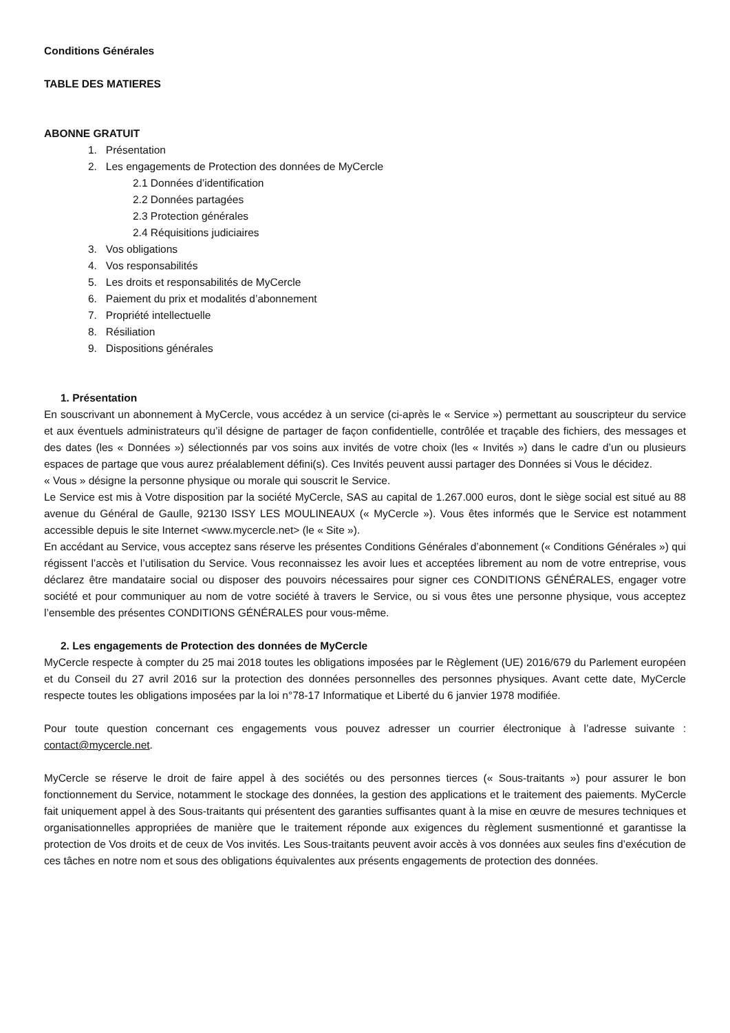Conditions Générales
TABLE DES MATIERES
ABONNE GRATUIT
1. Présentation
2. Les engagements de Protection des données de MyCercle
2.1 Données d’identification
2.2 Données partagées
2.3 Protection générales
2.4 Réquisitions judiciaires
3. Vos obligations
4. Vos responsabilités
5. Les droits et responsabilités de MyCercle
6. Paiement du prix et modalités d’abonnement
7. Propriété intellectuelle
8. Résiliation
9. Dispositions générales
1. Présentation
En souscrivant un abonnement à MyCercle, vous accédez à un service (ci-après le « Service ») permettant au souscripteur du service et aux éventuels administrateurs qu’il désigne de partager de façon confidentielle, contrôlée et traçable des fichiers, des messages et des dates (les « Données ») sélectionnés par vos soins aux invités de votre choix (les « Invités ») dans le cadre d’un ou plusieurs espaces de partage que vous aurez préalablement défini(s). Ces Invités peuvent aussi partager des Données si Vous le décidez.
« Vous » désigne la personne physique ou morale qui souscrit le Service.
Le Service est mis à Votre disposition par la société MyCercle, SAS au capital de 1.267.000 euros, dont le siège social est situé au 88 avenue du Général de Gaulle, 92130 ISSY LES MOULINEAUX (« MyCercle »). Vous êtes informés que le Service est notamment accessible depuis le site Internet <www.mycercle.net> (le « Site »).
En accédant au Service, vous acceptez sans réserve les présentes Conditions Générales d’abonnement (« Conditions Générales ») qui régissent l’accès et l’utilisation du Service. Vous reconnaissez les avoir lues et acceptées librement au nom de votre entreprise, vous déclarez être mandataire social ou disposer des pouvoirs nécessaires pour signer ces CONDITIONS GÉNÉRALES, engager votre société et pour communiquer au nom de votre société à travers le Service, ou si vous êtes une personne physique, vous acceptez l’ensemble des présentes CONDITIONS GÉNÉRALES pour vous-même.
2. Les engagements de Protection des données de MyCercle
MyCercle respecte à compter du 25 mai 2018 toutes les obligations imposées par le Règlement (UE) 2016/679 du Parlement européen et du Conseil du 27 avril 2016 sur la protection des données personnelles des personnes physiques. Avant cette date, MyCercle respecte toutes les obligations imposées par la loi n°78-17 Informatique et Liberté du 6 janvier 1978 modifiée.
Pour toute question concernant ces engagements vous pouvez adresser un courrier électronique à l’adresse suivante : contact@mycercle.net.
MyCercle se réserve le droit de faire appel à des sociétés ou des personnes tierces (« Sous-traitants ») pour assurer le bon fonctionnement du Service, notamment le stockage des données, la gestion des applications et le traitement des paiements. MyCercle fait uniquement appel à des Sous-traitants qui présentent des garanties suffisantes quant à la mise en œuvre de mesures techniques et organisationnelles appropriées de manière que le traitement réponde aux exigences du règlement susmentionné et garantisse la protection de Vos droits et de ceux de Vos invités. Les Sous-traitants peuvent avoir accès à vos données aux seules fins d’exécution de ces tâches en notre nom et sous des obligations équivalentes aux présents engagements de protection des données.